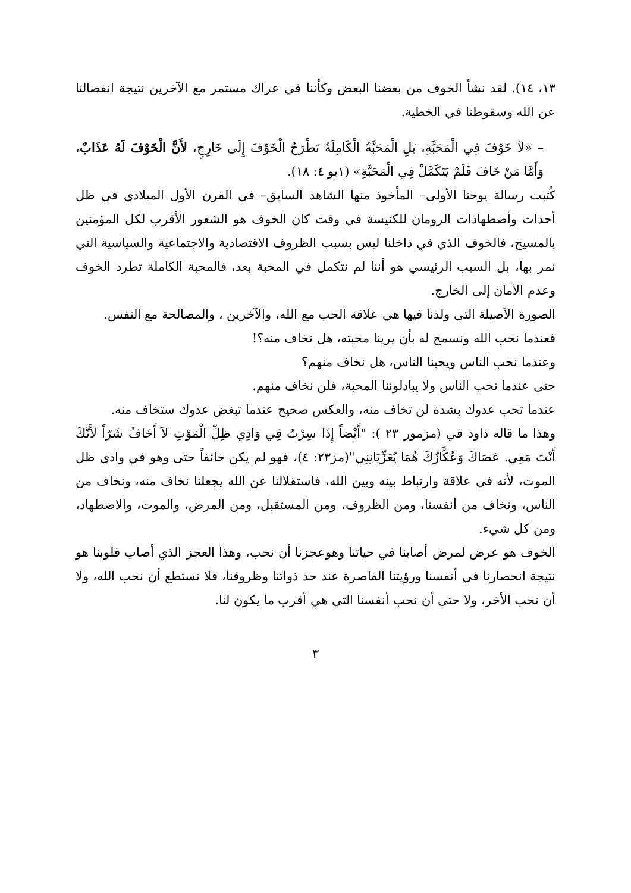١٣، ١٤). لقد نشأ الخوف من بعضنا البعض وكأننا في عراك مستمر مع الآخرين نتيجة انفصالنا عن الله وسقوطنا في الخطية.
– «لاَ خَوْفَ فِي الْمَحَبَّةِ، بَلِ الْمَحَبَّةُ الْكَامِلَةُ تَطْرَحُ الْخَوْفَ إِلَى خَارِجٍ، لأَنَّ الْخَوْفَ لَهُ عَذَابٌ، وَأَمَّا مَنْ خَافَ فَلَمْ يَتَكَمَّلْ فِي الْمَحَبَّةِ» (١يو ٤: ١٨).
كُتبت رسالة يوحنا الأولى– المأخوذ منها الشاهد السابق– في القرن الأول الميلادي في ظل أحداث وأضطهادات الرومان للكنيسة في وقت كان الخوف هو الشعور الأقرب لكل المؤمنين بالمسيح، فالخوف الذي في داخلنا ليس بسبب الظروف الاقتصادية والاجتماعية والسياسية التي نمر بها، بل السبب الرئيسي هو أننا لم نتكمل في المحبة بعد، فالمحبة الكاملة تطرد الخوف وعدم الأمان إلى الخارج.
الصورة الأصيلة التي ولدنا فيها هي علاقة الحب مع الله، والآخرين ، والمصالحة مع النفس.
فعندما نحب الله ونسمح له بأن يرينا محبته، هل نخاف منه؟!
وعندما نحب الناس ويحبنا الناس، هل نخاف منهم؟
حتى عندما نحب الناس ولا يبادلوننا المحبة، فلن نخاف منهم.
عندما تحب عدوك بشدة لن تخاف منه، والعكس صحيح عندما تبغض عدوك ستخاف منه.
وهذا ما قاله داود في (مزمور ٢٣ ): "أَيْضاً إِذَا سِرْتُ فِي وَادِي ظِلِّ الْمَوْتِ لاَ أَخَافُ شَرّاً لأَنَّكَ أَنْتَ مَعِي. عَصَاكَ وَعُكَّازُكَ هُمَا يُعَزِّيَانِنِي"(مز٢٣: ٤)، فهو لم يكن خائفاً حتى وهو في وادي ظل الموت، لأنه في علاقة وارتباط بينه وبين الله، فاستقلالنا عن الله يجعلنا نخاف منه، ونخاف من الناس، ونخاف من أنفسنا، ومن الظروف، ومن المستقبل، ومن المرض، والموت، والاضطهاد، ومن كل شيء.
الخوف هو عرض لمرض أصابنا في حياتنا وهوعجزنا أن نحب، وهذا العجز الذي أصاب قلوبنا هو نتيجة انحصارنا في أنفسنا ورؤيتنا القاصرة عند حد ذواتنا وظروفنا، فلا نستطع أن نحب الله، ولا أن نحب الأخر، ولا حتى أن نحب أنفسنا التي هي أقرب ما يكون لنا.
٣